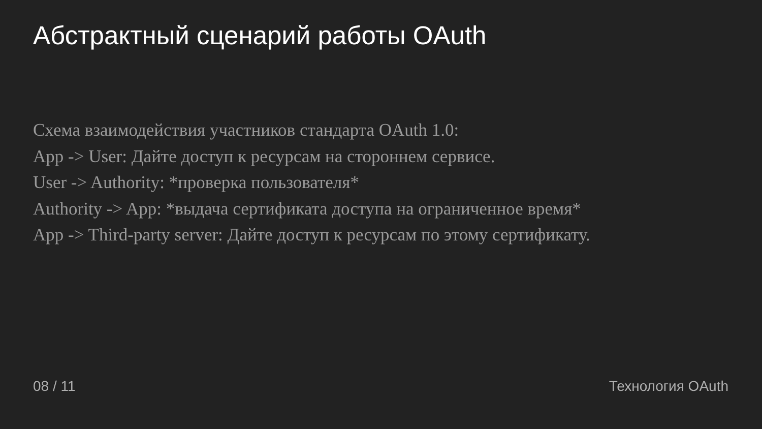Абстрактный сценарий работы OAuth
Схема взаимодействия участников стандарта OAuth 1.0:
App -> User: Дайте доступ к ресурсам на стороннем сервисе.
User -> Authority: *проверка пользователя*
Authority -> App: *выдача сертификата доступа на ограниченное время*
App -> Third-party server: Дайте доступ к ресурсам по этому сертификату.
08 / 11 Технология OAuth